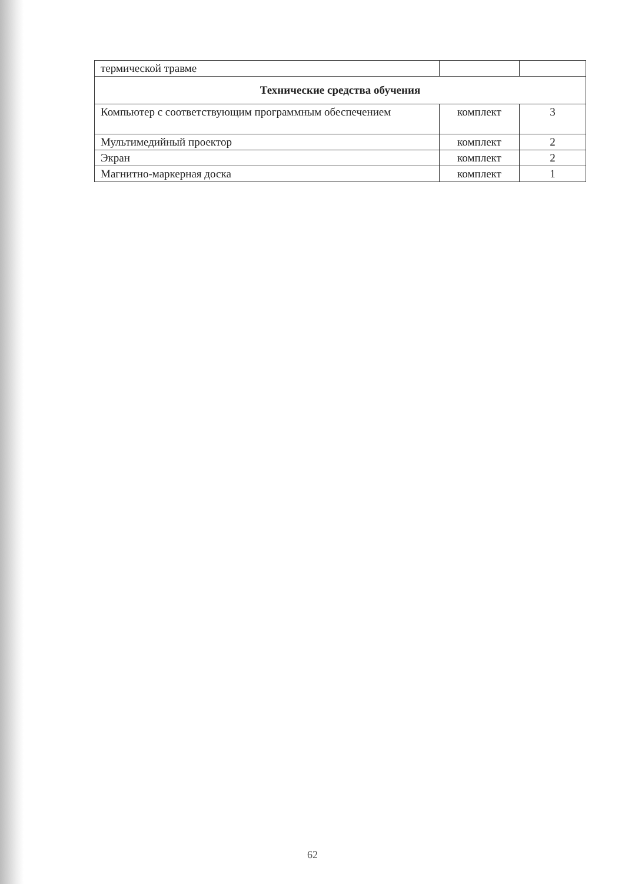| термической травме | | |
| Технические средства обучения | | |
| Компьютер с соответствующим программным обеспечением | комплект | 3 |
| Мультимедийный проектор | комплект | 2 |
| Экран | комплект | 2 |
| Магнитно-маркерная доска | комплект | 1 |
62